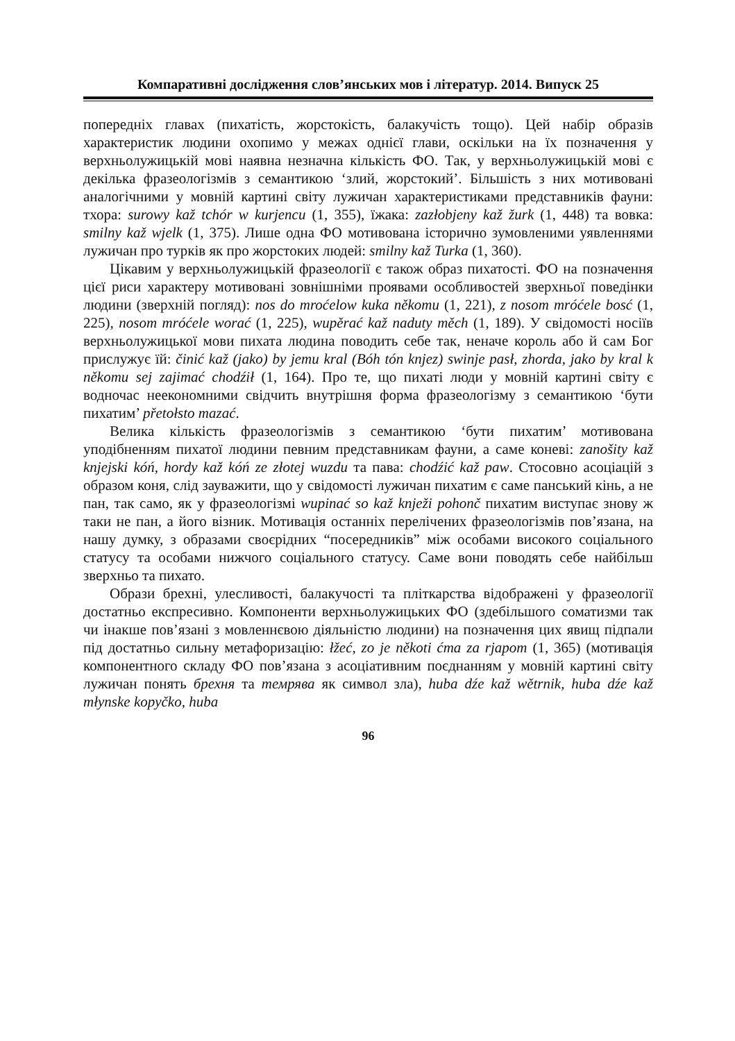Компаративні дослідження слов’янських мов і літератур. 2014. Випуск 25
попередніх главах (пихатість, жорстокість, балакучість тощо). Цей набір образів характеристик людини охопимо у межах однієї глави, оскільки на їх позначення у верхньолужицькій мові наявна незначна кількість ФО. Так, у верхньолужицькій мові є декілька фразеологізмів з семантикою ‘злий, жорстокий’. Більшість з них мотивовані аналогічними у мовній картині світу лужичан характеристиками представників фауни: тхора: surowy kaž tchór w kurjencu (1, 355), їжака: zazłobjeny kaž žurk (1, 448) та вовка: smilny kaž wjelk (1, 375). Лише одна ФО мотивована історично зумовленими уявленнями лужичан про турків як про жорстоких людей: smilny kaž Turka (1, 360).
Цікавим у верхньолужицькій фразеології є також образ пихатості. ФО на позначення цієї риси характеру мотивовані зовнішніми проявами особливостей зверхньої поведінки людини (зверхній погляд): nos do mroćelow kuka někomu (1, 221), z nosom mróćele bosć (1, 225), nosom mróćele worać (1, 225), wupěrać kaž naduty měch (1, 189). У свідомості носіїв верхньолужицької мови пихата людина поводить себе так, неначе король або й сам Бог прислужує їй: činić kaž (jako) by jemu kral (Bóh tón knjez) swinje pasł, zhorda, jako by kral k někomu sej zajimać chodźił (1, 164). Про те, що пихаті люди у мовній картині світу є водночас неекономними свідчить внутрішня форма фразеологізму з семантикою ‘бути пихатим’ přetołsto mazać.
Велика кількість фразеологізмів з семантикою ‘бути пихатим’ мотивована уподібненням пихатої людини певним представникам фауни, а саме коневі: zanošity kaž knjejski kóń, hordy kaž kóń ze złotej wuzdu та пава: chodźić kaž paw. Стосовно асоціацій з образом коня, слід зауважити, що у свідомості лужичан пихатим є саме панський кінь, а не пан, так само, як у фразеологізмі wupinać so kaž knježi pohonč пихатим виступає знову ж таки не пан, а його візник. Мотивація останніх перелічених фразеологізмів пов’язана, на нашу думку, з образами своєрідних “посередників” між особами високого соціального статусу та особами нижчого соціального статусу. Саме вони поводять себе найбільш зверхньо та пихато.
Образи брехні, улесливості, балакучості та пліткарства відображені у фразеології достатньо експресивно. Компоненти верхньолужицьких ФО (здебільшого соматизми так чи інакше пов’язані з мовленнєвою діяльністю людини) на позначення цих явищ підпали під достатньо сильну метафоризацію: łžeć, zo je někoti ćma za rjapom (1, 365) (мотивація компонентного складу ФО пов’язана з асоціативним поєднанням у мовній картині світу лужичан понять брехня та темрява як символ зла), huba dźe kaž wětrnik, huba dźe kaž młynske kopyčko, huba
96